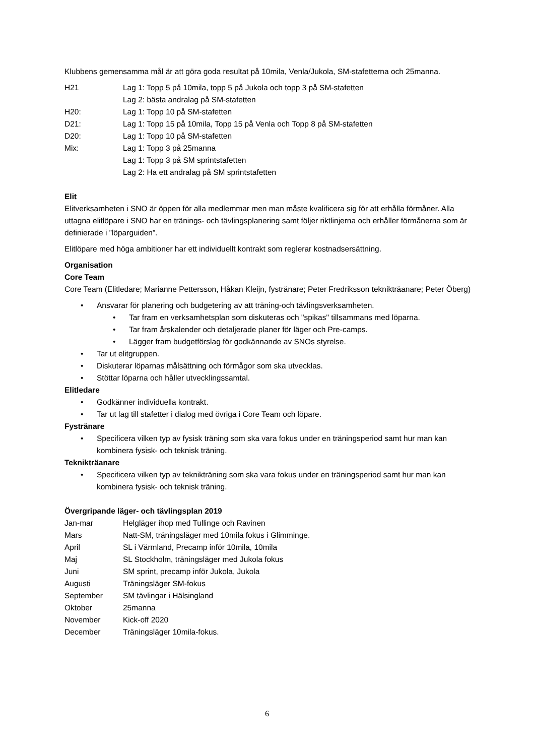Klubbens gemensamma mål är att göra goda resultat på 10mila, Venla/Jukola, SM-stafetterna och 25manna.
H21 Lag 1: Topp 5 på 10mila, topp 5 på Jukola och topp 3 på SM-stafetten
Lag 2: bästa andralag på SM-stafetten
H20: Lag 1: Topp 10 på SM-stafetten
D21: Lag 1: Topp 15 på 10mila, Topp 15 på Venla och Topp 8 på SM-stafetten
D20: Lag 1: Topp 10 på SM-stafetten
Mix: Lag 1: Topp 3 på 25manna
Lag 1: Topp 3 på SM sprintstafetten
Lag 2: Ha ett andralag på SM sprintstafetten
Elit
Elitverksamheten i SNO är öppen för alla medlemmar men man måste kvalificera sig för att erhålla förmåner. Alla uttagna elitlöpare i SNO har en tränings- och tävlingsplanering samt följer riktlinjerna och erhåller förmånerna som är definierade i ”löparguiden”.
Elitlöpare med höga ambitioner har ett individuellt kontrakt som reglerar kostnadsersättning.
Organisation
Core Team
Core Team (Elitledare; Marianne Pettersson, Håkan Kleijn, fystränare; Peter Fredriksson teknikträanare; Peter Öberg)
• Ansvarar för planering och budgetering av att träning-och tävlingsverksamheten.
• Tar fram en verksamhetsplan som diskuteras och "spikas" tillsammans med löparna.
• Tar fram årskalender och detaljerade planer för läger och Pre-camps.
• Lägger fram budgetförslag för godkännande av SNOs styrelse.
• Tar ut elitgruppen.
• Diskuterar löparnas målsättning och förmågor som ska utvecklas.
• Stöttar löparna och håller utvecklingssamtal.
Elitledare
• Godkänner individuella kontrakt.
• Tar ut lag till stafetter i dialog med övriga i Core Team och löpare.
Fystränare
• Specificera vilken typ av fysisk träning som ska vara fokus under en träningsperiod samt hur man kan kombinera fysisk- och teknisk träning.
Teknikträanare
• Specificera vilken typ av teknikträning som ska vara fokus under en träningsperiod samt hur man kan kombinera fysisk- och teknisk träning.
Övergripande läger- och tävlingsplan 2019
Jan-mar Helgläger ihop med Tullinge och Ravinen
Mars Natt-SM, träningsläger med 10mila fokus i Glimminge.
April SL i Värmland, Precamp inför 10mila, 10mila
Maj SL Stockholm, träningsläger med Jukola fokus
Juni SM sprint, precamp inför Jukola, Jukola
Augusti Träningsläger SM-fokus
September SM tävlingar i Hälsingland
Oktober 25manna
November Kick-off 2020
December Träningsläger 10mila-fokus.
6